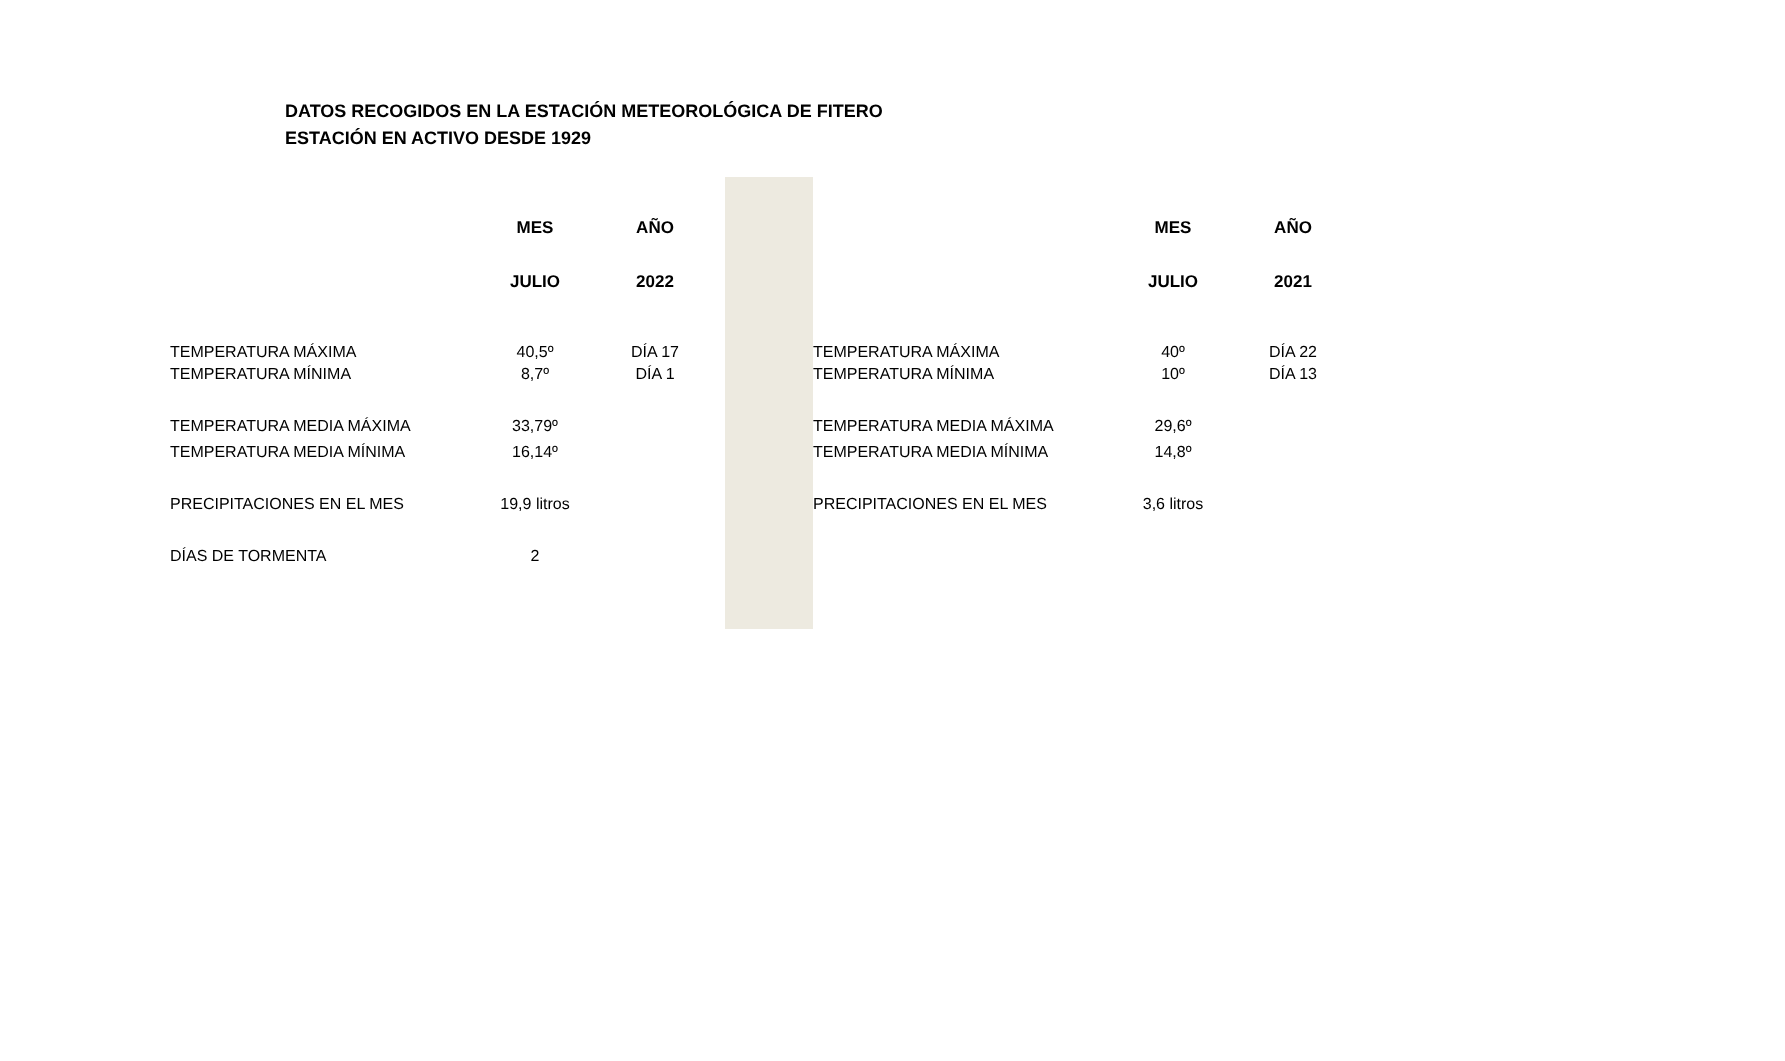DATOS RECOGIDOS EN LA ESTACIÓN METEOROLÓGICA DE FITERO
ESTACIÓN EN ACTIVO DESDE 1929
| | MES | AÑO | | | | MES | AÑO |
| | JULIO | 2022 | | | | JULIO | 2021 |
| TEMPERATURA MÁXIMA | 40,5º | DÍA 17 | | | TEMPERATURA MÁXIMA | 40º | DÍA 22 |
| TEMPERATURA MÍNIMA | 8,7º | DÍA 1 | | | TEMPERATURA MÍNIMA | 10º | DÍA 13 |
| TEMPERATURA MEDIA MÁXIMA | 33,79º | | | | TEMPERATURA MEDIA MÁXIMA | 29,6º | |
| TEMPERATURA MEDIA MÍNIMA | 16,14º | | | | TEMPERATURA MEDIA MÍNIMA | 14,8º | |
| PRECIPITACIONES EN EL MES | 19,9 litros | | | | PRECIPITACIONES EN EL MES | 3,6 litros | |
| DÍAS DE TORMENTA | 2 | | | | | | |